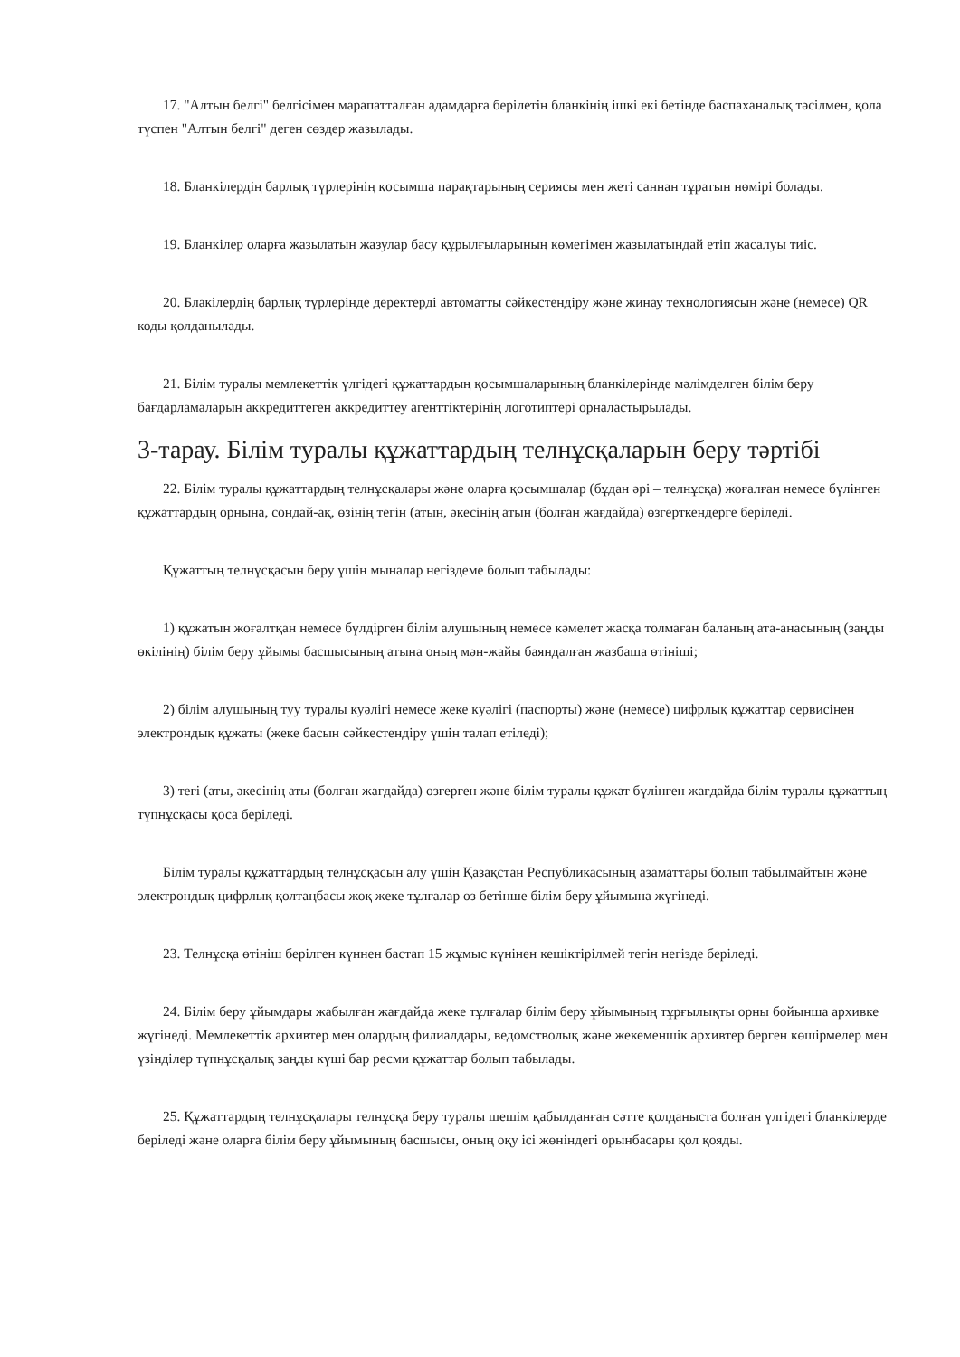17. "Алтын белгі" белгісімен марапатталған адамдарға берілетін бланкінің ішкі екі бетінде баспаханалық тәсілмен, қола түспен "Алтын белгі" деген сөздер жазылады.
18. Бланкілердің барлық түрлерінің қосымша парақтарының сериясы мен жеті саннан тұратын нөмірі болады.
19. Бланкілер оларға жазылатын жазулар басу құрылғыларының көмегімен жазылатындай етіп жасалуы тиіс.
20. Блакілердің барлық түрлерінде деректерді автоматты сәйкестендіру және жинау технологиясын және (немесе) QR коды қолданылады.
21. Білім туралы мемлекеттік үлгідегі құжаттардың қосымшаларының бланкілерінде мәлімделген білім беру бағдарламаларын аккредиттеген аккредиттеу агенттіктерінің логотиптері орналастырылады.
3-тарау. Білім туралы құжаттардың телнұсқаларын беру тәртібі
22. Білім туралы құжаттардың телнұсқалары және оларға қосымшалар (бұдан әрі – телнұсқа) жоғалған немесе бүлінген құжаттардың орнына, сондай-ақ, өзінің тегін (атын, әкесінің атын (болған жағдайда) өзгерткендерге беріледі.
Құжаттың телнұсқасын беру үшін мыналар негіздеме болып табылады:
1) құжатын жоғалтқан немесе бүлдірген білім алушының немесе кәмелет жасқа толмаған баланың ата-анасының (заңды өкілінің) білім беру ұйымы басшысының атына оның мән-жайы баяндалған жазбаша өтініші;
2) білім алушының туу туралы куәлігі немесе жеке куәлігі (паспорты) және (немесе) цифрлық құжаттар сервисінен электрондық құжаты (жеке басын сәйкестендіру үшін талап етіледі);
3) тегі (аты, әкесінің аты (болған жағдайда) өзгерген және білім туралы құжат бүлінген жағдайда білім туралы құжаттың түпнұсқасы қоса беріледі.
Білім туралы құжаттардың телнұсқасын алу үшін Қазақстан Республикасының азаматтары болып табылмайтын және электрондық цифрлық қолтаңбасы жоқ жеке тұлғалар өз бетінше білім беру ұйымына жүгінеді.
23. Телнұсқа өтініш берілген күннен бастап 15 жұмыс күнінен кешіктірілмей тегін негізде беріледі.
24. Білім беру ұйымдары жабылған жағдайда жеке тұлғалар білім беру ұйымының тұрғылықты орны бойынша архивке жүгінеді. Мемлекеттік архивтер мен олардың филиалдары, ведомстволық және жекеменшік архивтер берген көшірмелер мен үзінділер түпнұсқалық заңды күші бар ресми құжаттар болып табылады.
25. Құжаттардың телнұсқалары телнұсқа беру туралы шешім қабылданған сәтте қолданыста болған үлгідегі бланкілерде беріледі және оларға білім беру ұйымының басшысы, оның оқу ісі жөніндегі орынбасары қол қояды.